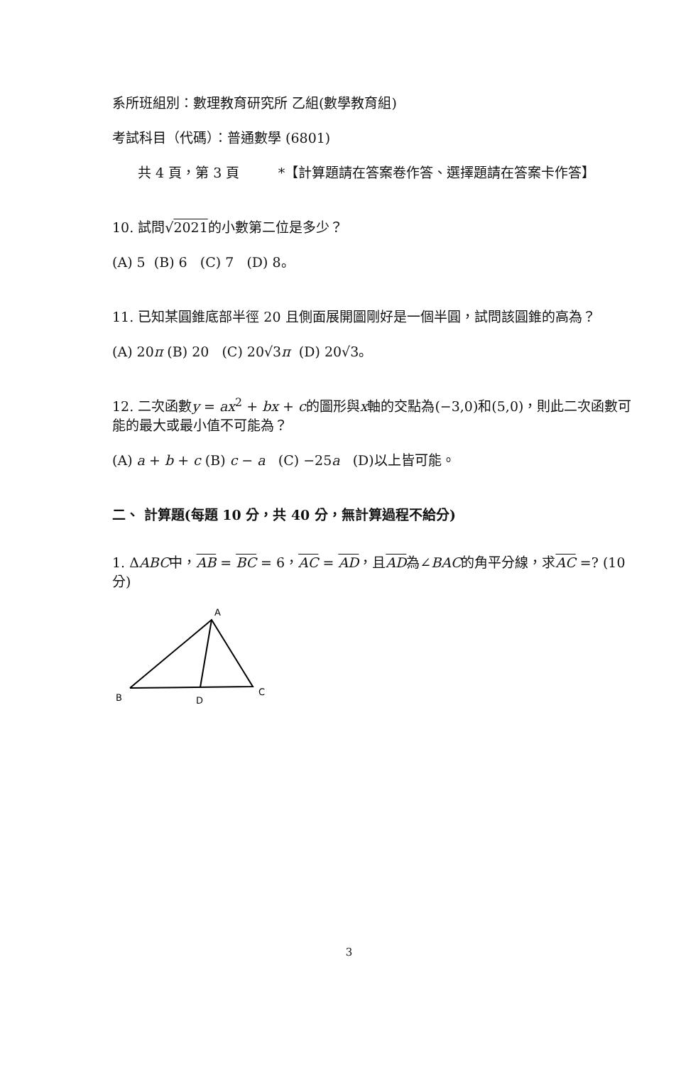系所班組別：數理教育研究所 乙組(數學教育組)
考試科目（代碼）：普通數學 (6801)
共 4 頁，第 3 頁 *【計算題請在答案卷作答、選擇題請在答案卡作答】
10. 試問√2021的小數第二位是多少？
(A) 5 (B) 6 (C) 7 (D) 8。
11. 已知某圓錐底部半徑 20 且側面展開圖剛好是一個半圓，試問該圓錐的高為？
(A) 20π (B) 20 (C) 20√3π (D) 20√3。
12. 二次函數y = ax<sup>2</sup> + bx + c的圖形與x軸的交點為(−3,0)和(5,0)，則此二次函數可能的最大或最小值不可能為？
(A) a + b + c (B) c − a (C) −25a (D)以上皆可能。
二、 計算題(每題 10 分，共 40 分，無計算過程不給分)
1. ΔABC中，AB = BC = 6，AC = AD，且AD為∠BAC的角平分線，求AC =? (10 分)
A
B
D
C
3